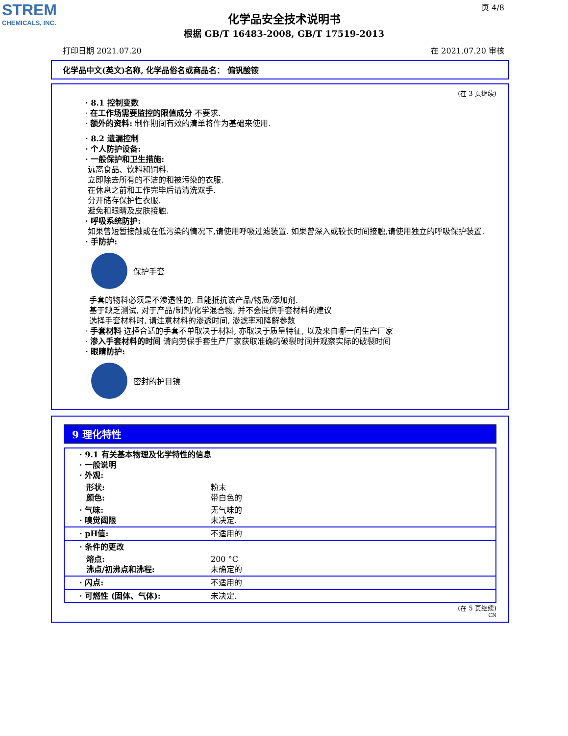STREM
CHEMICALS, INC.
页 4/8
化学品安全技术说明书
根据 GB/T 16483-2008, GB/T 17519-2013
打印日期 2021.07.20 在 2021.07.20 审核
化学品中文(英文)名称, 化学品俗名或商品名： 偏钒酸铵
(在 3 页继续)
· 8.1 控制变数
· 在工作场需要监控的限值成分 不要求.
· 额外的资料: 制作期间有效的清单将作为基础来使用.
· 8.2 遗漏控制
· 个人防护设备:
· 一般保护和卫生措施:
远离食品、饮料和饲料.
立即除去所有的不洁的和被污染的衣服.
在休息之前和工作完毕后请清洗双手.
分开储存保护性衣服.
避免和眼睛及皮肤接触.
· 呼吸系统防护:
如果曾短暂接触或在低污染的情况下,请使用呼吸过滤装置. 如果曾深入或较长时间接触,请使用独立的呼吸保护装置.
· 手防护:
保护手套
手套的物料必须是不渗透性的, 且能抵抗该产品/物质/添加剂.
基于缺乏测试, 对于产品/制剂/化学混合物, 并不会提供手套材料的建议
选择手套材料时, 请注意材料的渗透时间, 渗滤率和降解参数
· 手套材料 选择合适的手套不单取决于材料, 亦取决于质量特征, 以及来自哪一间生产厂家
· 渗入手套材料的时间 请向劳保手套生产厂家获取准确的破裂时间并观察实际的破裂时间
· 眼睛防护:
密封的护目镜
9 理化特性
| · 9.1 有关基本物理及化学特性的信息 · 一般说明 · 外观: | |
| 形状: 颜色: | 粉末 带白色的 |
| · 气味: · 嗅觉阈限 | 无气味的 未决定. |
| · pH值: | 不适用的 |
| · 条件的更改 | |
| 熔点: 沸点/初沸点和沸程: | 200 °C 未确定的 |
| · 闪点: | 不适用的 |
| · 可燃性 (固体、气体): | 未决定. |
(在 5 页继续)
CN